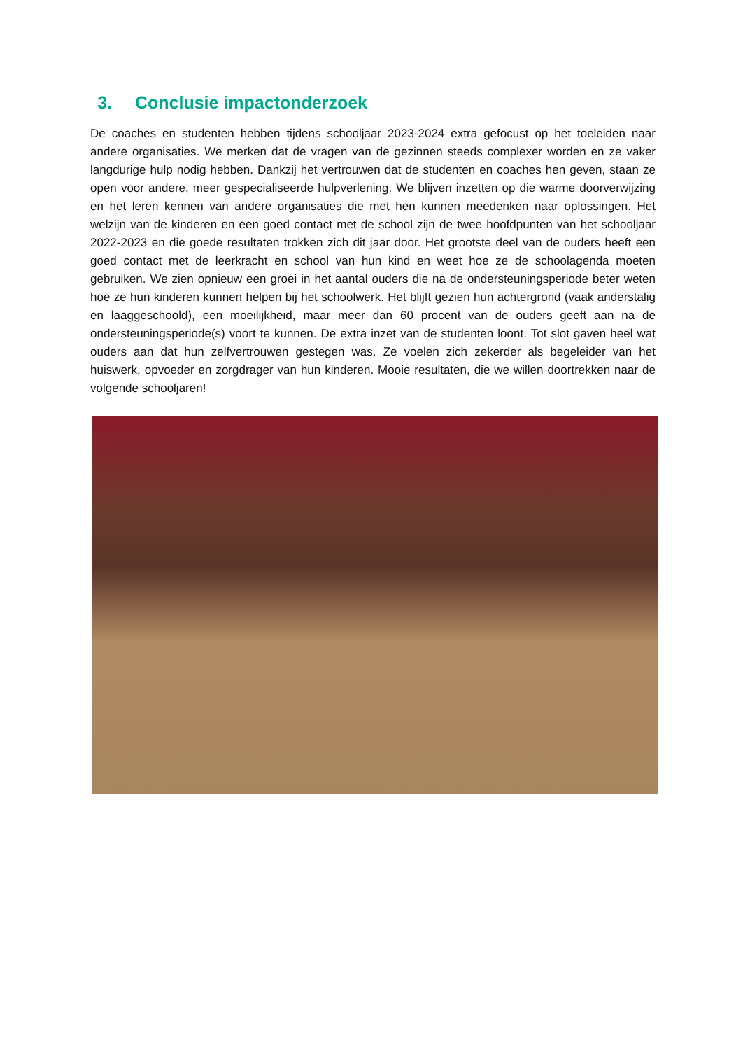3. Conclusie impactonderzoek
De coaches en studenten hebben tijdens schooljaar 2023-2024 extra gefocust op het toeleiden naar andere organisaties. We merken dat de vragen van de gezinnen steeds complexer worden en ze vaker langdurige hulp nodig hebben. Dankzij het vertrouwen dat de studenten en coaches hen geven, staan ze open voor andere, meer gespecialiseerde hulpverlening. We blijven inzetten op die warme doorverwijzing en het leren kennen van andere organisaties die met hen kunnen meedenken naar oplossingen. Het welzijn van de kinderen en een goed contact met de school zijn de twee hoofdpunten van het schooljaar 2022-2023 en die goede resultaten trokken zich dit jaar door. Het grootste deel van de ouders heeft een goed contact met de leerkracht en school van hun kind en weet hoe ze de schoolagenda moeten gebruiken. We zien opnieuw een groei in het aantal ouders die na de ondersteuningsperiode beter weten hoe ze hun kinderen kunnen helpen bij het schoolwerk. Het blijft gezien hun achtergrond (vaak anderstalig en laaggeschoold), een moeilijkheid, maar meer dan 60 procent van de ouders geeft aan na de ondersteuningsperiode(s) voort te kunnen. De extra inzet van de studenten loont. Tot slot gaven heel wat ouders aan dat hun zelfvertrouwen gestegen was. Ze voelen zich zekerder als begeleider van het huiswerk, opvoeder en zorgdrager van hun kinderen. Mooie resultaten, die we willen doortrekken naar de volgende schooljaren!